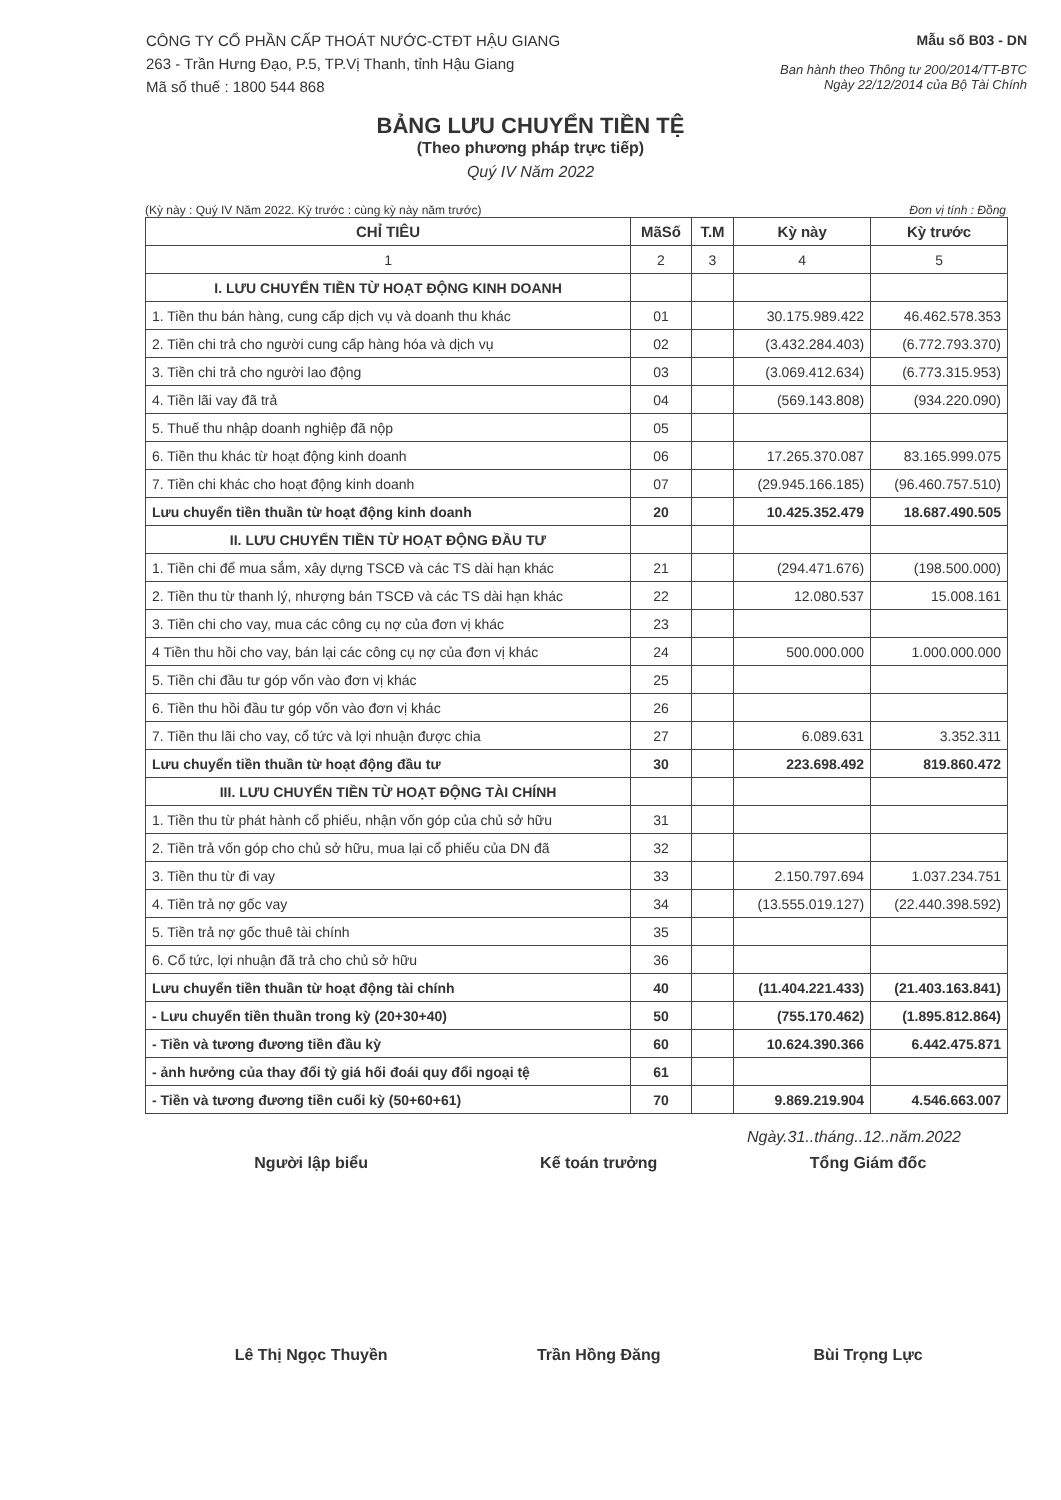CÔNG TY CỔ PHẦN CẤP THOÁT NƯỚC-CTĐT HẬU GIANG
263 - Trần Hưng Đạo, P.5, TP.Vị Thanh, tỉnh Hậu Giang
Mã số thuế : 1800 544 868
Mẫu số B03 - DN
Ban hành theo Thông tư 200/2014/TT-BTC
Ngày 22/12/2014 của Bộ Tài Chính
BẢNG LƯU CHUYỂN TIỀN TỆ
(Theo phương pháp trực tiếp)
Quý IV Năm 2022
(Kỳ này : Quý IV Năm 2022. Kỳ trước : cùng kỳ này năm trước) Đơn vị tính : Đồng
| CHỈ TIÊU | MãSố | T.M | Kỳ này | Kỳ trước |
| --- | --- | --- | --- | --- |
| 1 | 2 | 3 | 4 | 5 |
| I. LƯU CHUYỂN TIỀN TỪ HOẠT ĐỘNG KINH DOANH | | | | |
| 1. Tiền thu bán hàng, cung cấp dịch vụ và doanh thu khác | 01 | | 30.175.989.422 | 46.462.578.353 |
| 2. Tiền chi trả cho người cung cấp hàng hóa và dịch vụ | 02 | | (3.432.284.403) | (6.772.793.370) |
| 3. Tiền chi trả cho người lao động | 03 | | (3.069.412.634) | (6.773.315.953) |
| 4. Tiền lãi vay đã trả | 04 | | (569.143.808) | (934.220.090) |
| 5. Thuế thu nhập doanh nghiệp đã nộp | 05 | | | |
| 6. Tiền thu khác từ hoạt động kinh doanh | 06 | | 17.265.370.087 | 83.165.999.075 |
| 7. Tiền chi khác cho hoạt động kinh doanh | 07 | | (29.945.166.185) | (96.460.757.510) |
| Lưu chuyển tiền thuần từ hoạt động kinh doanh | 20 | | 10.425.352.479 | 18.687.490.505 |
| II. LƯU CHUYỂN TIỀN TỪ HOẠT ĐỘNG ĐẦU TƯ | | | | |
| 1. Tiền chi để mua sắm, xây dựng TSCĐ và các TS dài hạn khác | 21 | | (294.471.676) | (198.500.000) |
| 2. Tiền thu từ thanh lý, nhượng bán TSCĐ và các TS dài hạn khác | 22 | | 12.080.537 | 15.008.161 |
| 3. Tiền chi cho vay, mua các công cụ nợ của đơn vị khác | 23 | | | |
| 4 Tiền thu hồi cho vay, bán lại các công cụ nợ của đơn vị khác | 24 | | 500.000.000 | 1.000.000.000 |
| 5. Tiền chi đầu tư góp vốn vào đơn vị khác | 25 | | | |
| 6. Tiền thu hồi đầu tư góp vốn vào đơn vị khác | 26 | | | |
| 7. Tiền thu lãi cho vay, cổ tức và lợi nhuận được chia | 27 | | 6.089.631 | 3.352.311 |
| Lưu chuyển tiền thuần từ hoạt động đầu tư | 30 | | 223.698.492 | 819.860.472 |
| III. LƯU CHUYỂN TIỀN TỪ HOẠT ĐỘNG TÀI CHÍNH | | | | |
| 1. Tiền thu từ phát hành cổ phiếu, nhận vốn góp của chủ sở hữu | 31 | | | |
| 2. Tiền trả vốn góp cho chủ sở hữu, mua lại cổ phiếu của DN đã | 32 | | | |
| 3. Tiền thu từ đi vay | 33 | | 2.150.797.694 | 1.037.234.751 |
| 4. Tiền trả nợ gốc vay | 34 | | (13.555.019.127) | (22.440.398.592) |
| 5. Tiền trả nợ gốc thuê tài chính | 35 | | | |
| 6. Cổ tức, lợi nhuận đã trả cho chủ sở hữu | 36 | | | |
| Lưu chuyển tiền thuần từ hoạt động tài chính | 40 | | (11.404.221.433) | (21.403.163.841) |
| - Lưu chuyển tiền thuần trong kỳ (20+30+40) | 50 | | (755.170.462) | (1.895.812.864) |
| - Tiền và tương đương tiền đầu kỳ | 60 | | 10.624.390.366 | 6.442.475.871 |
| - ảnh hưởng của thay đổi tỷ giá hối đoái quy đổi ngoại tệ | 61 | | | |
| - Tiền và tương đương tiền cuối kỳ (50+60+61) | 70 | | 9.869.219.904 | 4.546.663.007 |
Ngày.31..tháng..12..năm.2022
Người lập biểu
Lê Thị Ngọc Thuyền
Kế toán trưởng
Trần Hồng Đăng
Tổng Giám đốc
Bùi Trọng Lực